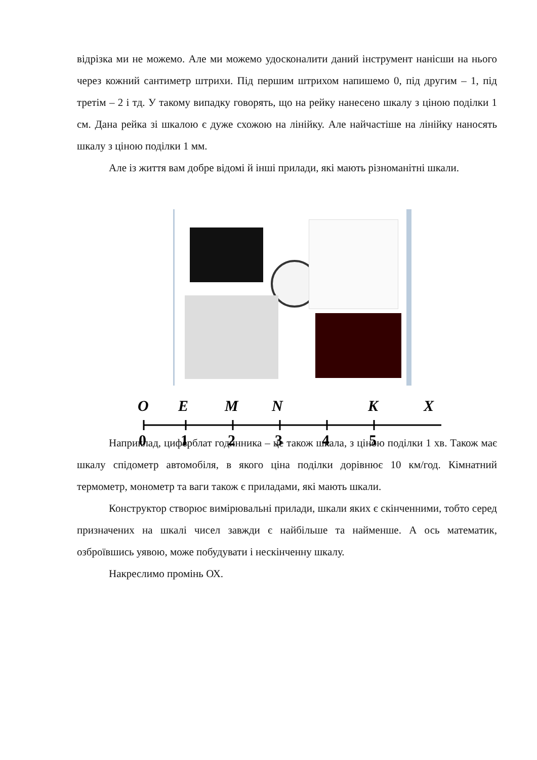відрізка ми не можемо. Але ми можемо удосконалити даний інструмент нанісши на нього через кожний сантиметр штрихи. Під першим штрихом напишемо 0, під другим – 1, під третім – 2 і тд. У такому випадку говорять, що на рейку нанесено шкалу з ціною поділки 1 см. Дана рейка зі шкалою є дуже схожою на лінійку. Але найчастіше на лінійку наносять шкалу з ціною поділки 1 мм.
Але із життя вам добре відомі й інші прилади, які мають різноманітні шкали.
O
E
M
N
K
X
0
1
2
3
4
5
Наприклад, циферблат годинника – це також шкала, з ціною поділки 1 хв. Також має шкалу спідометр автомобіля, в якого ціна поділки дорівнює 10 км/год. Кімнатний термометр, монометр та ваги також є приладами, які мають шкали.
Конструктор створює вимірювальні прилади, шкали яких є скінченними, тобто серед призначених на шкалі чисел завжди є найбільше та найменше. А ось математик, озброївшись уявою, може побудувати і нескінченну шкалу.
Накреслимо промінь ОХ.